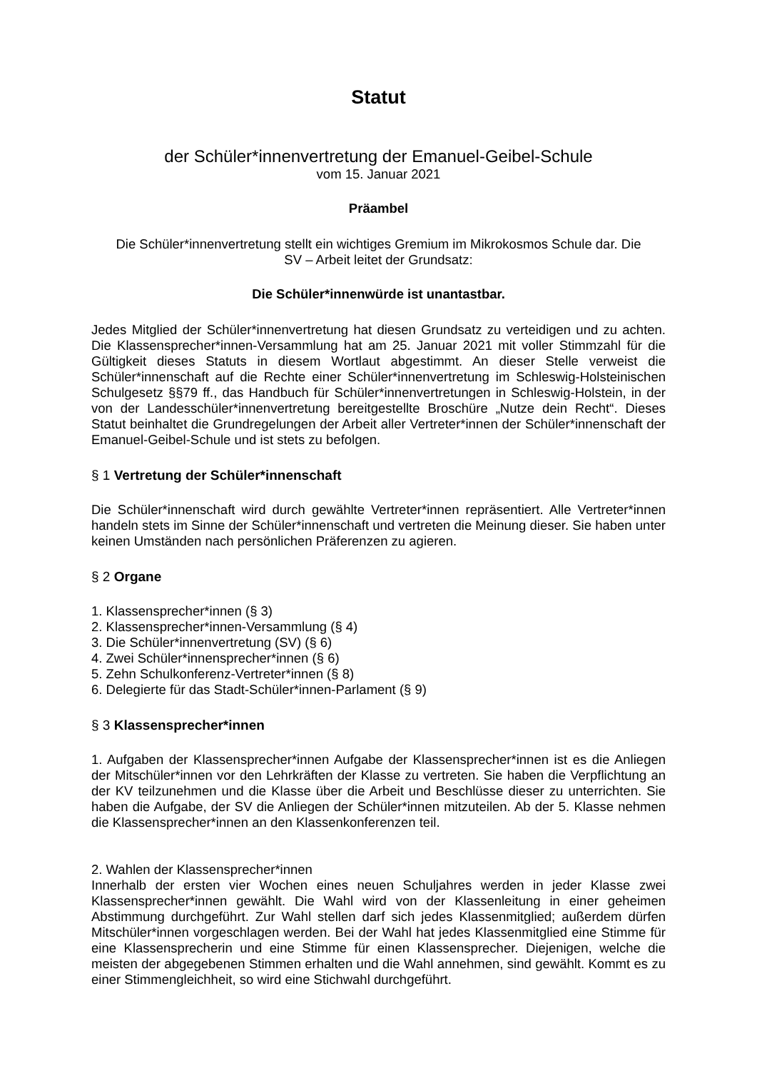Statut
der Schüler*innenvertretung der Emanuel-Geibel-Schule
vom 15. Januar 2021
Präambel
Die Schüler*innenvertretung stellt ein wichtiges Gremium im Mikrokosmos Schule dar. Die
SV – Arbeit leitet der Grundsatz:
Die Schüler*innenwürde ist unantastbar.
Jedes Mitglied der Schüler*innenvertretung hat diesen Grundsatz zu verteidigen und zu achten. Die Klassensprecher*innen-Versammlung hat am 25. Januar 2021 mit voller Stimmzahl für die Gültigkeit dieses Statuts in diesem Wortlaut abgestimmt. An dieser Stelle verweist die Schüler*innenschaft auf die Rechte einer Schüler*innenvertretung im Schleswig-Holsteinischen Schulgesetz §§79 ff., das Handbuch für Schüler*innenvertretungen in Schleswig-Holstein, in der von der Landesschüler*innenvertretung bereitgestellte Broschüre „Nutze dein Recht“. Dieses Statut beinhaltet die Grundregelungen der Arbeit aller Vertreter*innen der Schüler*innenschaft der Emanuel-Geibel-Schule und ist stets zu befolgen.
§ 1 Vertretung der Schüler*innenschaft
Die Schüler*innenschaft wird durch gewählte Vertreter*innen repräsentiert. Alle Vertreter*innen handeln stets im Sinne der Schüler*innenschaft und vertreten die Meinung dieser. Sie haben unter keinen Umständen nach persönlichen Präferenzen zu agieren.
§ 2 Organe
1. Klassensprecher*innen (§ 3)
2. Klassensprecher*innen-Versammlung (§ 4)
3. Die Schüler*innenvertretung (SV) (§ 6)
4. Zwei Schüler*innensprecher*innen (§ 6)
5. Zehn Schulkonferenz-Vertreter*innen (§ 8)
6. Delegierte für das Stadt-Schüler*innen-Parlament (§ 9)
§ 3 Klassensprecher*innen
1. Aufgaben der Klassensprecher*innen Aufgabe der Klassensprecher*innen ist es die Anliegen der Mitschüler*innen vor den Lehrkräften der Klasse zu vertreten. Sie haben die Verpflichtung an der KV teilzunehmen und die Klasse über die Arbeit und Beschlüsse dieser zu unterrichten. Sie haben die Aufgabe, der SV die Anliegen der Schüler*innen mitzuteilen. Ab der 5. Klasse nehmen die Klassensprecher*innen an den Klassenkonferenzen teil.
2. Wahlen der Klassensprecher*innen
Innerhalb der ersten vier Wochen eines neuen Schuljahres werden in jeder Klasse zwei Klassensprecher*innen gewählt. Die Wahl wird von der Klassenleitung in einer geheimen Abstimmung durchgeführt. Zur Wahl stellen darf sich jedes Klassenmitglied; außerdem dürfen Mitschüler*innen vorgeschlagen werden. Bei der Wahl hat jedes Klassenmitglied eine Stimme für eine Klassensprecherin und eine Stimme für einen Klassensprecher. Diejenigen, welche die meisten der abgegebenen Stimmen erhalten und die Wahl annehmen, sind gewählt. Kommt es zu einer Stimmengleichheit, so wird eine Stichwahl durchgeführt.